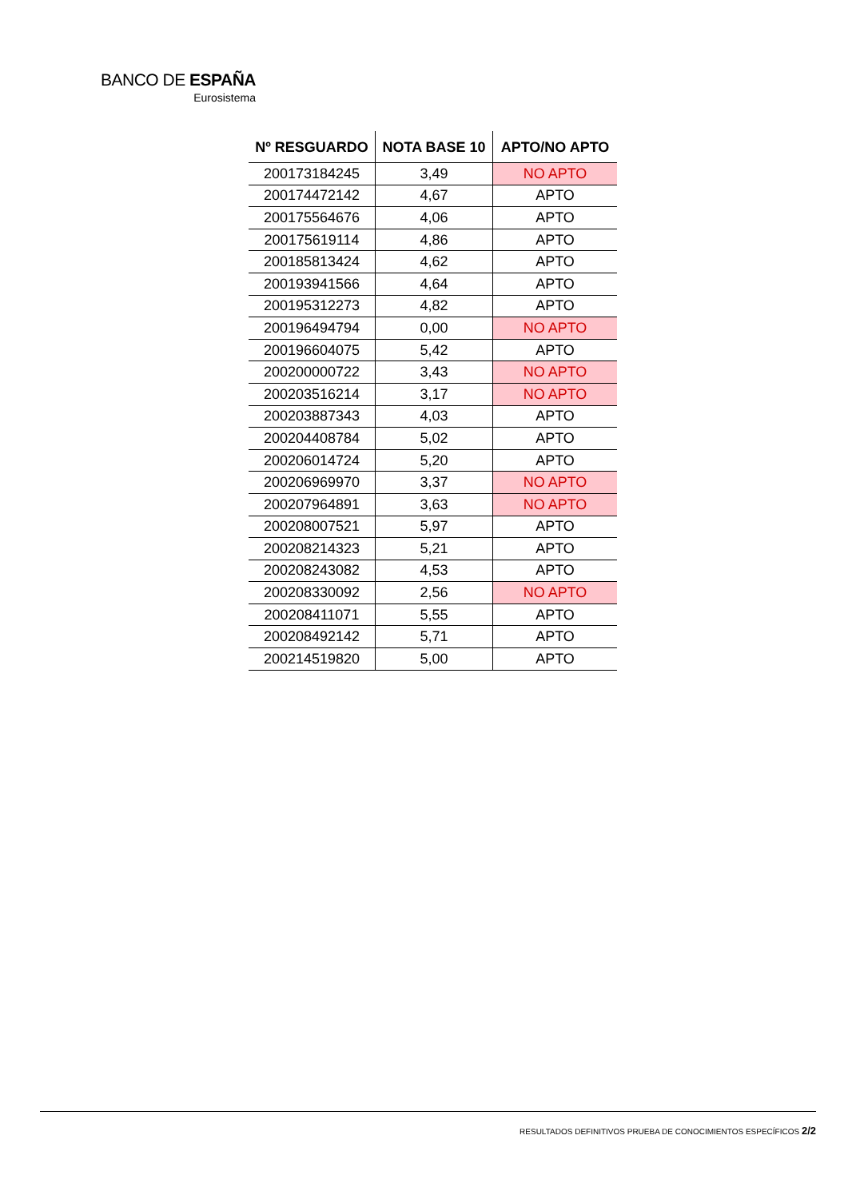BANCO DE ESPAÑA
Eurosistema
| Nº RESGUARDO | NOTA BASE 10 | APTO/NO APTO |
| --- | --- | --- |
| 200173184245 | 3,49 | NO APTO |
| 200174472142 | 4,67 | APTO |
| 200175564676 | 4,06 | APTO |
| 200175619114 | 4,86 | APTO |
| 200185813424 | 4,62 | APTO |
| 200193941566 | 4,64 | APTO |
| 200195312273 | 4,82 | APTO |
| 200196494794 | 0,00 | NO APTO |
| 200196604075 | 5,42 | APTO |
| 200200000722 | 3,43 | NO APTO |
| 200203516214 | 3,17 | NO APTO |
| 200203887343 | 4,03 | APTO |
| 200204408784 | 5,02 | APTO |
| 200206014724 | 5,20 | APTO |
| 200206969970 | 3,37 | NO APTO |
| 200207964891 | 3,63 | NO APTO |
| 200208007521 | 5,97 | APTO |
| 200208214323 | 5,21 | APTO |
| 200208243082 | 4,53 | APTO |
| 200208330092 | 2,56 | NO APTO |
| 200208411071 | 5,55 | APTO |
| 200208492142 | 5,71 | APTO |
| 200214519820 | 5,00 | APTO |
RESULTADOS DEFINITIVOS PRUEBA DE CONOCIMIENTOS ESPECÍFICOS 2/2